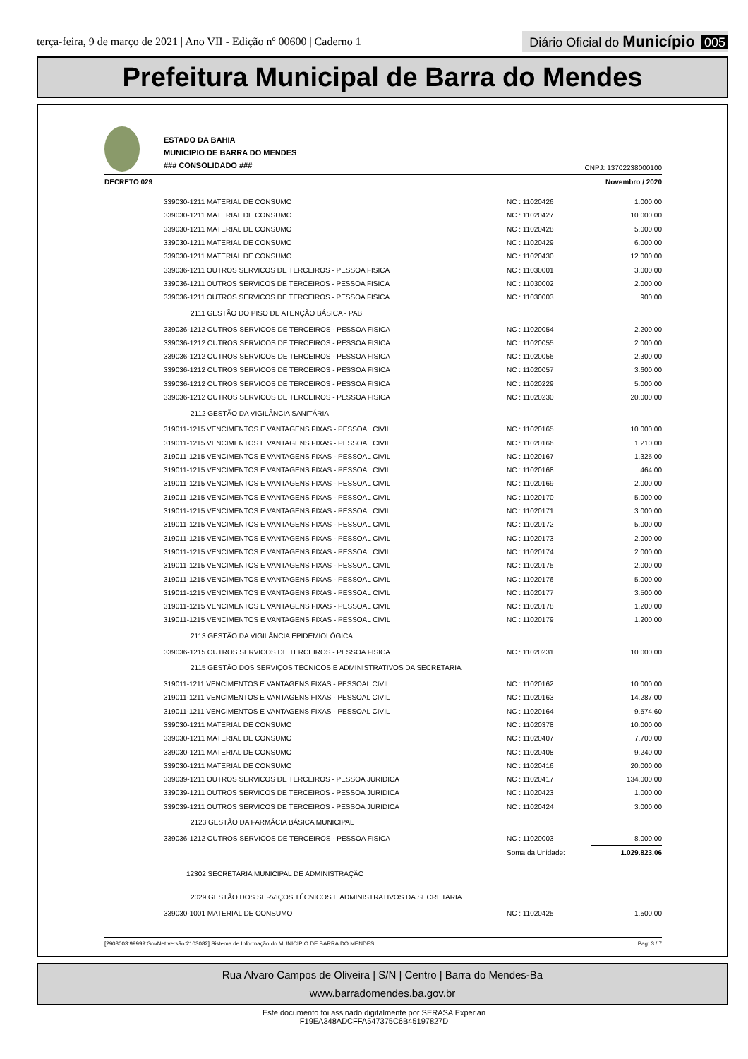terça-feira, 9 de março de 2021 | Ano VII - Edição nº 00600 | Caderno 1
Diário Oficial do Município 005
Prefeitura Municipal de Barra do Mendes
ESTADO DA BAHIA
MUNICIPIO DE BARRA DO MENDES
### CONSOLIDADO ###
CNPJ: 13702238000100
DECRETO 029 Novembro / 2020
| 339030-1211 MATERIAL DE CONSUMO | NC : 11020426 | 1.000,00 |
| 339030-1211 MATERIAL DE CONSUMO | NC : 11020427 | 10.000,00 |
| 339030-1211 MATERIAL DE CONSUMO | NC : 11020428 | 5.000,00 |
| 339030-1211 MATERIAL DE CONSUMO | NC : 11020429 | 6.000,00 |
| 339030-1211 MATERIAL DE CONSUMO | NC : 11020430 | 12.000,00 |
| 339036-1211 OUTROS SERVICOS DE TERCEIROS - PESSOA FISICA | NC : 11030001 | 3.000,00 |
| 339036-1211 OUTROS SERVICOS DE TERCEIROS - PESSOA FISICA | NC : 11030002 | 2.000,00 |
| 339036-1211 OUTROS SERVICOS DE TERCEIROS - PESSOA FISICA | NC : 11030003 | 900,00 |
| 2111 GESTÃO DO PISO DE ATENÇÃO BÁSICA - PAB | | |
| 339036-1212 OUTROS SERVICOS DE TERCEIROS - PESSOA FISICA | NC : 11020054 | 2.200,00 |
| 339036-1212 OUTROS SERVICOS DE TERCEIROS - PESSOA FISICA | NC : 11020055 | 2.000,00 |
| 339036-1212 OUTROS SERVICOS DE TERCEIROS - PESSOA FISICA | NC : 11020056 | 2.300,00 |
| 339036-1212 OUTROS SERVICOS DE TERCEIROS - PESSOA FISICA | NC : 11020057 | 3.600,00 |
| 339036-1212 OUTROS SERVICOS DE TERCEIROS - PESSOA FISICA | NC : 11020229 | 5.000,00 |
| 339036-1212 OUTROS SERVICOS DE TERCEIROS - PESSOA FISICA | NC : 11020230 | 20.000,00 |
| 2112 GESTÃO DA VIGILÂNCIA SANITÁRIA | | |
| 319011-1215 VENCIMENTOS E VANTAGENS FIXAS - PESSOAL CIVIL | NC : 11020165 | 10.000,00 |
| 319011-1215 VENCIMENTOS E VANTAGENS FIXAS - PESSOAL CIVIL | NC : 11020166 | 1.210,00 |
| 319011-1215 VENCIMENTOS E VANTAGENS FIXAS - PESSOAL CIVIL | NC : 11020167 | 1.325,00 |
| 319011-1215 VENCIMENTOS E VANTAGENS FIXAS - PESSOAL CIVIL | NC : 11020168 | 464,00 |
| 319011-1215 VENCIMENTOS E VANTAGENS FIXAS - PESSOAL CIVIL | NC : 11020169 | 2.000,00 |
| 319011-1215 VENCIMENTOS E VANTAGENS FIXAS - PESSOAL CIVIL | NC : 11020170 | 5.000,00 |
| 319011-1215 VENCIMENTOS E VANTAGENS FIXAS - PESSOAL CIVIL | NC : 11020171 | 3.000,00 |
| 319011-1215 VENCIMENTOS E VANTAGENS FIXAS - PESSOAL CIVIL | NC : 11020172 | 5.000,00 |
| 319011-1215 VENCIMENTOS E VANTAGENS FIXAS - PESSOAL CIVIL | NC : 11020173 | 2.000,00 |
| 319011-1215 VENCIMENTOS E VANTAGENS FIXAS - PESSOAL CIVIL | NC : 11020174 | 2.000,00 |
| 319011-1215 VENCIMENTOS E VANTAGENS FIXAS - PESSOAL CIVIL | NC : 11020175 | 2.000,00 |
| 319011-1215 VENCIMENTOS E VANTAGENS FIXAS - PESSOAL CIVIL | NC : 11020176 | 5.000,00 |
| 319011-1215 VENCIMENTOS E VANTAGENS FIXAS - PESSOAL CIVIL | NC : 11020177 | 3.500,00 |
| 319011-1215 VENCIMENTOS E VANTAGENS FIXAS - PESSOAL CIVIL | NC : 11020178 | 1.200,00 |
| 319011-1215 VENCIMENTOS E VANTAGENS FIXAS - PESSOAL CIVIL | NC : 11020179 | 1.200,00 |
| 2113 GESTÃO DA VIGILÂNCIA EPIDEMIOLÓGICA | | |
| 339036-1215 OUTROS SERVICOS DE TERCEIROS - PESSOA FISICA | NC : 11020231 | 10.000,00 |
| 2115 GESTÃO DOS SERVIÇOS TÉCNICOS E ADMINISTRATIVOS DA SECRETARIA | | |
| 319011-1211 VENCIMENTOS E VANTAGENS FIXAS - PESSOAL CIVIL | NC : 11020162 | 10.000,00 |
| 319011-1211 VENCIMENTOS E VANTAGENS FIXAS - PESSOAL CIVIL | NC : 11020163 | 14.287,00 |
| 319011-1211 VENCIMENTOS E VANTAGENS FIXAS - PESSOAL CIVIL | NC : 11020164 | 9.574,60 |
| 339030-1211 MATERIAL DE CONSUMO | NC : 11020378 | 10.000,00 |
| 339030-1211 MATERIAL DE CONSUMO | NC : 11020407 | 7.700,00 |
| 339030-1211 MATERIAL DE CONSUMO | NC : 11020408 | 9.240,00 |
| 339030-1211 MATERIAL DE CONSUMO | NC : 11020416 | 20.000,00 |
| 339039-1211 OUTROS SERVICOS DE TERCEIROS - PESSOA JURIDICA | NC : 11020417 | 134.000,00 |
| 339039-1211 OUTROS SERVICOS DE TERCEIROS - PESSOA JURIDICA | NC : 11020423 | 1.000,00 |
| 339039-1211 OUTROS SERVICOS DE TERCEIROS - PESSOA JURIDICA | NC : 11020424 | 3.000,00 |
| 2123 GESTÃO DA FARMÁCIA BÁSICA MUNICIPAL | | |
| 339036-1212 OUTROS SERVICOS DE TERCEIROS - PESSOA FISICA | NC : 11020003 | 8.000,00 |
| | Soma da Unidade: | 1.029.823,06 |
| 12302 SECRETARIA MUNICIPAL DE ADMINISTRAÇÃO | | |
| 2029 GESTÃO DOS SERVIÇOS TÉCNICOS E ADMINISTRATIVOS DA SECRETARIA | | |
| 339030-1001 MATERIAL DE CONSUMO | NC : 11020425 | 1.500,00 |
[2903003:99999:GovNet versão:2103082] Sistema de Informação do MUNICIPIO DE BARRA DO MENDES Pag: 3 / 7
Rua Alvaro Campos de Oliveira | S/N | Centro | Barra do Mendes-Ba
www.barradomendes.ba.gov.br
Este documento foi assinado digitalmente por SERASA Experian
F19EA348ADCFFA547375C6B45197827D